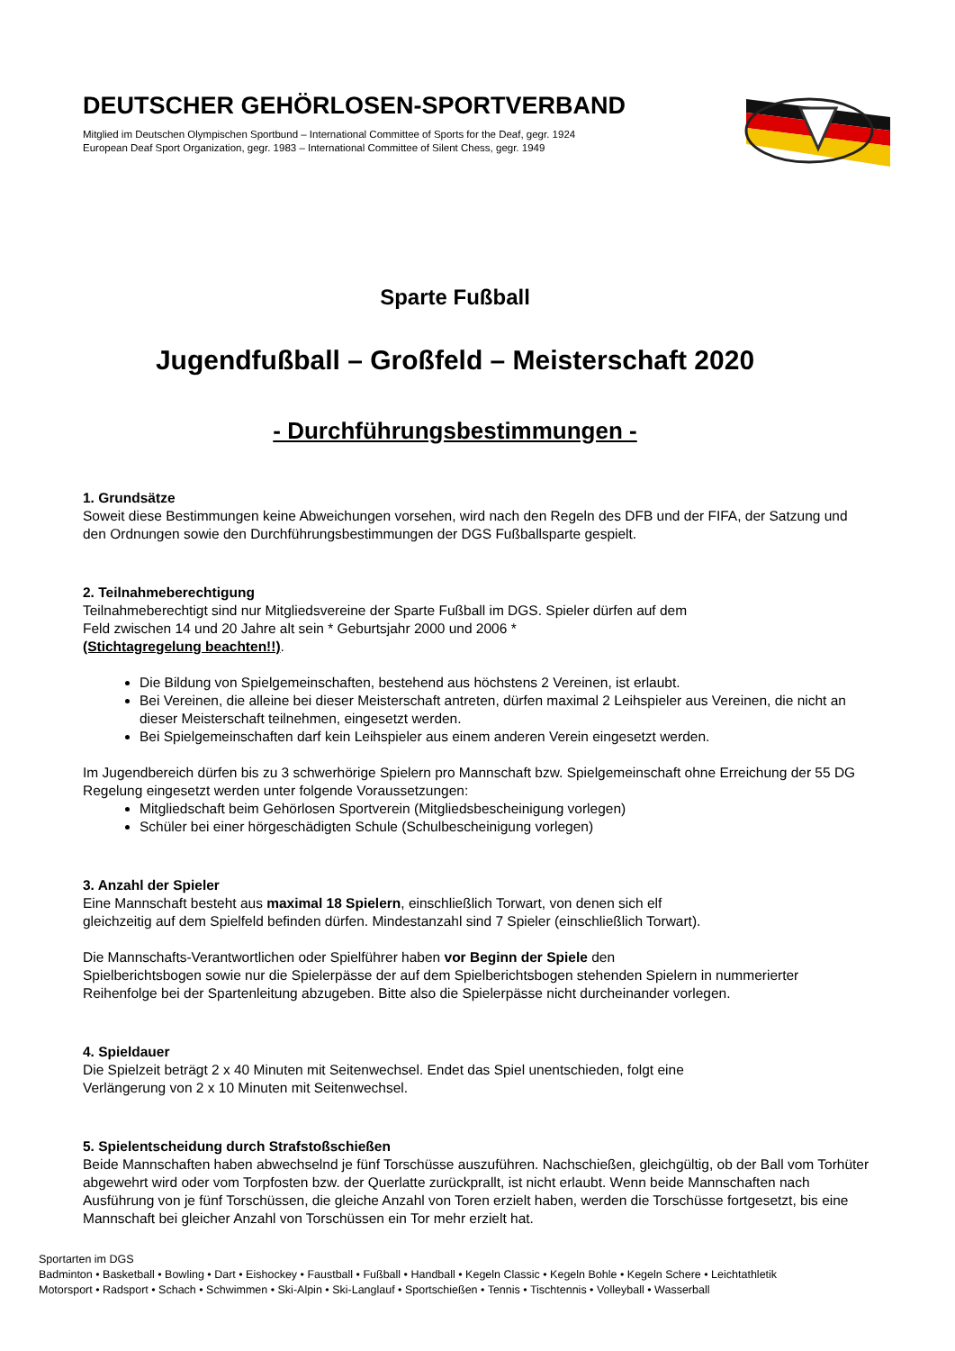DEUTSCHER GEHÖRLOSEN-SPORTVERBAND
Mitglied im Deutschen Olympischen Sportbund – International Committee of Sports for the Deaf, gegr. 1924
European Deaf Sport Organization, gegr. 1983 – International Committee of Silent Chess, gegr. 1949
Sparte Fußball
Jugendfußball – Großfeld – Meisterschaft 2020
- Durchführungsbestimmungen -
1. Grundsätze
Soweit diese Bestimmungen keine Abweichungen vorsehen, wird nach den Regeln des DFB und der FIFA, der Satzung und den Ordnungen sowie den Durchführungsbestimmungen der DGS Fußballsparte gespielt.
2. Teilnahmeberechtigung
Teilnahmeberechtigt sind nur Mitgliedsvereine der Sparte Fußball im DGS. Spieler dürfen auf dem
Feld zwischen 14 und 20 Jahre alt sein * Geburtsjahr 2000 und 2006 *
(Stichtagregelung beachten!!).
Die Bildung von Spielgemeinschaften, bestehend aus höchstens 2 Vereinen, ist erlaubt.
Bei Vereinen, die alleine bei dieser Meisterschaft antreten, dürfen maximal 2 Leihspieler aus Vereinen, die nicht an dieser Meisterschaft teilnehmen, eingesetzt werden.
Bei Spielgemeinschaften darf kein Leihspieler aus einem anderen Verein eingesetzt werden.
Im Jugendbereich dürfen bis zu 3 schwerhörige Spielern pro Mannschaft bzw. Spielgemeinschaft ohne Erreichung der 55 DG Regelung eingesetzt werden unter folgende Voraussetzungen:
Mitgliedschaft beim Gehörlosen Sportverein (Mitgliedsbescheinigung vorlegen)
Schüler bei einer hörgeschädigten Schule (Schulbescheinigung vorlegen)
3. Anzahl der Spieler
Eine Mannschaft besteht aus maximal 18 Spielern, einschließlich Torwart, von denen sich elf
gleichzeitig auf dem Spielfeld befinden dürfen. Mindestanzahl sind 7 Spieler (einschließlich Torwart).
Die Mannschafts-Verantwortlichen oder Spielführer haben vor Beginn der Spiele den
Spielberichtsbogen sowie nur die Spielerpässe der auf dem Spielberichtsbogen stehenden Spielern in nummerierter Reihenfolge bei der Spartenleitung abzugeben. Bitte also die Spielerpässe nicht durcheinander vorlegen.
4. Spieldauer
Die Spielzeit beträgt 2 x 40 Minuten mit Seitenwechsel. Endet das Spiel unentschieden, folgt eine
Verlängerung von 2 x 10 Minuten mit Seitenwechsel.
5. Spielentscheidung durch Strafstoßschießen
Beide Mannschaften haben abwechselnd je fünf Torschüsse auszuführen. Nachschießen, gleichgültig, ob der Ball vom Torhüter abgewehrt wird oder vom Torpfosten bzw. der Querlatte zurückprallt, ist nicht erlaubt. Wenn beide Mannschaften nach Ausführung von je fünf Torschüssen, die gleiche Anzahl von Toren erzielt haben, werden die Torschüsse fortgesetzt, bis eine Mannschaft bei gleicher Anzahl von Torschüssen ein Tor mehr erzielt hat.
Sportarten im DGS
Badminton • Basketball • Bowling • Dart • Eishockey • Faustball • Fußball • Handball • Kegeln Classic • Kegeln Bohle • Kegeln Schere • Leichtathletik
Motorsport • Radsport • Schach • Schwimmen • Ski-Alpin • Ski-Langlauf • Sportschießen • Tennis • Tischtennis • Volleyball • Wasserball